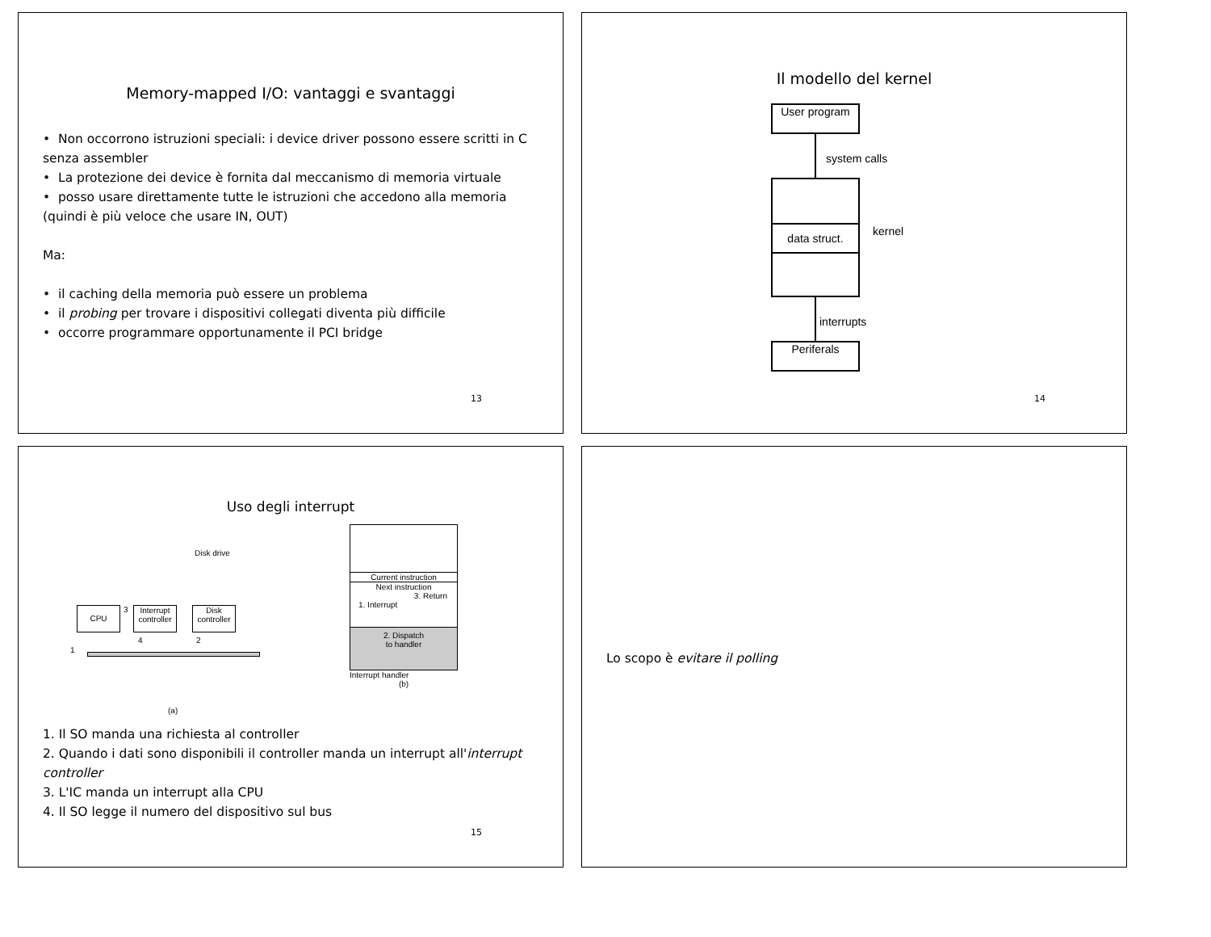Memory-mapped I/O: vantaggi e svantaggi
• Non occorrono istruzioni speciali: i device driver possono essere scritti in C senza assembler
• La protezione dei device è fornita dal meccanismo di memoria virtuale
• posso usare direttamente tutte le istruzioni che accedono alla memoria (quindi è più veloce che usare IN, OUT)
Ma:
• il caching della memoria può essere un problema
• il probing per trovare i dispositivi collegati diventa più difficile
• occorre programmare opportunamente il PCI bridge
13
Il modello del kernel
User program
system calls
data struct.
kernel
interrupts
Periferals
14
Uso degli interrupt
Disk drive
CPU
Interrupt controller
Disk controller
3
4 2
1
(a)
Current instruction
Next instruction
3. Return
1. Interrupt
2. Dispatch
to handler
Interrupt handler
(b)
1. Il SO manda una richiesta al controller
2. Quando i dati sono disponibili il controller manda un interrupt all'interrupt controller
3. L'IC manda un interrupt alla CPU
4. Il SO legge il numero del dispositivo sul bus
15
Lo scopo è evitare il polling